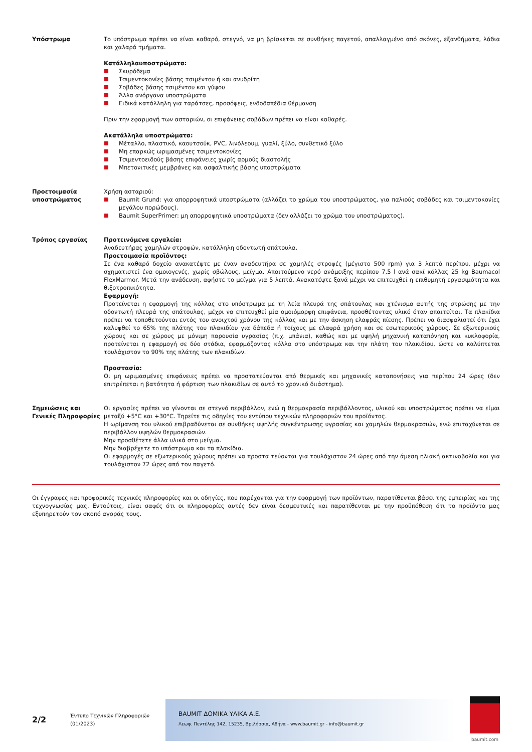Υπόστρωμα Το υπόστρωμα πρέπει να είναι καθαρό, στεγνό, να μη βρίσκεται σε συνθήκες παγετού, απαλλαγμένο από σκόνες, εξανθήματα, λάδια και χαλαρά τμήματα.
Κατάλληλαυποστρώματα:
Σκυρόδεμα
Τσιμεντοκονίες βάσης τσιμέντου ή και ανυδρίτη
Σοβάδες βάσης τσιμέντου και γύψου
Άλλα ανόργανα υποστρώματα
Ειδικά κατάλληλη για ταράτσες, προσόψεις, ενδοδαπέδια θέρμανση
Πριν την εφαρμογή των ασταριών, οι επιφάνειες σοβάδων πρέπει να είναι καθαρές.
Ακατάλληλα υποστρώματα:
Μέταλλο, πλαστικό, καουτσούκ, PVC, λινόλεουμ, γυαλί, ξύλο, συνθετικό ξύλο
Μη επαρκώς ωριμασμένες τσιμεντοκονίες
Τσιμεντοειδούς βάσης επιφάνειες χωρίς αρμούς διαστολής
Μπετονιτικές μεμβράνες και ασφαλτικής βάσης υποστρώματα
Προετοιμασία υποστρώματος
Χρήση ασταριού:
Baumit Grund: για απορροφητικά υποστρώματα (αλλάζει το χρώμα του υποστρώματος, για παλιούς σοβάδες και τσιμεντοκονίες μεγάλου πορώδους).
Baumit SuperPrimer: μη απορροφητικά υποστρώματα (δεν αλλάζει το χρώμα του υποστρώματος).
Τρόπος εργασίας Προτεινόμενα εργαλεία:
Αναδευτήρας χαμηλών στροφών, κατάλληλη οδοντωτή σπάτουλα.
Προετοιμασία προϊόντος:
Σε ένα καθαρό δοχείο ανακατέψτε με έναν αναδευτήρα σε χαμηλές στροφές (μέγιστο 500 rpm) για 3 λεπτά περίπου, μέχρι να σχηματιστεί ένα ομοιογενές, χωρίς σβώλους, μείγμα. Απαιτούμενο νερό ανάμειξης περίπου 7,5 l ανά σακί κόλλας 25 kg Baumacol FlexMarmor. Μετά την ανάδευση, αφήστε το μείγμα για 5 λεπτά. Ανακατέψτε ξανά μέχρι να επιτευχθεί η επιθυμητή εργασιμότητα και θιξοτροπικότητα.
Εφαρμογή:
Προτείνεται η εφαρμογή της κόλλας στο υπόστρωμα με τη λεία πλευρά της σπάτουλας και χτένισμα αυτής της στρώσης με την οδοντωτή πλευρά της σπάτουλας, μέχρι να επιτευχθεί μία ομοιόμορφη επιφάνεια, προσθέτοντας υλικό όταν απαιτείται. Τα πλακίδια πρέπει να τοποθετούνται εντός του ανοιχτού χρόνου της κόλλας και με την άσκηση ελαφράς πίεσης. Πρέπει να διασφαλιστεί ότι έχει καλυφθεί το 65% της πλάτης του πλακιδίου για δάπεδα ή τοίχους με ελαφρά χρήση και σε εσωτερικούς χώρους. Σε εξωτερικούς χώρους και σε χώρους με μόνιμη παρουσία υγρασίας (π.χ. μπάνια), καθώς και με υψηλή μηχανική καταπόνηση και κυκλοφορία, προτείνεται η εφαρμογή σε δύο στάδια, εφαρμόζοντας κόλλα στο υπόστρωμα και την πλάτη του πλακιδίου, ώστε να καλύπτεται τουλάχιστον το 90% της πλάτης των πλακιδίων.
Προστασία:
Οι μη ωριμασμένες επιφάνειες πρέπει να προστατεύονται από θερμικές και μηχανικές καταπονήσεις για περίπου 24 ώρες (δεν επιτρέπεται η βατότητα ή φόρτιση των πλακιδίων σε αυτό το χρονικό διιάστημα).
Σημειώσεις και Γενικές Πληροφορίες
Οι εργασίες πρέπει να γίνονται σε στεγνό περιβάλλον, ενώ η θερμοκρασία περιβάλλοντος, υλικού και υποστρώματος πρέπει να είμαι μεταξύ +5°C και +30°C. Τηρείτε τις οδηγίες του εντύπου τεχνικών πληροφοριών του προϊόντος.
Η ωρίμανση του υλικού επιβραδύνεται σε συνθήκες υψηλής συγκέντρωσης υγρασίας και χαμηλών θερμοκρασιών, ενώ επιταχύνεται σε περιβάλλον υψηλών θερμοκρασιών.
Μην προσθέτετε άλλα υλικά στο μείγμα.
Μην διαβρέχετε το υπόστρωμα και τα πλακίδια.
Οι εφαρμογές σε εξωτερικούς χώρους πρέπει να προστα τεύονται για τουλάχιστον 24 ώρες από την άμεση ηλιακή ακτινοβολία και για τουλάχιστον 72 ώρες από τον παγετό.
Οι έγγραφες και προφορικές τεχνικές πληροφορίες και οι οδηγίες, που παρέχονται για την εφαρμογή των προϊόντων, παρατίθενται βάσει της εμπειρίας και της τεχνογνωσίας μας. Εντούτοις, είναι σαφές ότι οι πληροφορίες αυτές δεν είναι δεσμευτικές και παρατίθενται με την προϋπόθεση ότι τα προϊόντα μας εξυπηρετούν τον σκοπό αγοράς τους.
2/2
Έντυπο Τεχνικών Πληροφοριών
(01/2023)
BAUMIT ΔΟΜΙΚΑ ΥΛΙΚΑ Α.Ε.
Λεωφ. Πεντέλης 142, 15235, Βριλήσσια, Αθήνα - www.baumit.gr - info@baumit.gr
baumit.com